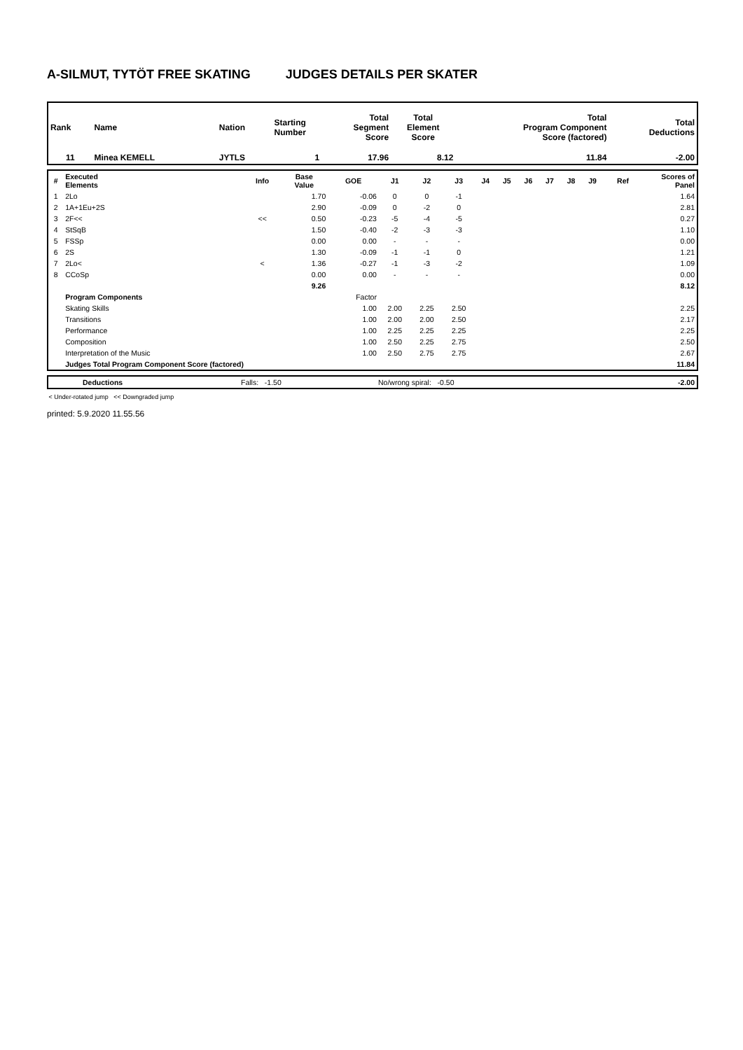A-SILMUT, TYTÖT FREE SKATING JUDGES DETAILS PER SKATER
| Rank | Name | Nation | Starting Number | Total Segment Score | Total Element Score | Total Program Component Score (factored) | Total Deductions |
| --- | --- | --- | --- | --- | --- | --- | --- |
| 11 | Minea KEMELL | JYTLS | 1 | 17.96 | 8.12 | 11.84 | -2.00 |
| # | Executed Elements | Info | Base Value | GOE | J1 | J2 | J3 | J4 | J5 | J6 | J7 | J8 | J9 | Ref | Scores of Panel |
| --- | --- | --- | --- | --- | --- | --- | --- | --- | --- | --- | --- | --- | --- | --- | --- |
| 1 | 2Lo | | 1.70 | -0.06 | 0 | 0 | -1 | | | | | | | | 1.64 |
| 2 | 1A+1Eu+2S | | 2.90 | -0.09 | 0 | -2 | 0 | | | | | | | | 2.81 |
| 3 | 2F<< | << | 0.50 | -0.23 | -5 | -4 | -5 | | | | | | | | 0.27 |
| 4 | StSqB | | 1.50 | -0.40 | -2 | -3 | -3 | | | | | | | | 1.10 |
| 5 | FSSp | | 0.00 | 0.00 | - | - | - | | | | | | | | 0.00 |
| 6 | 2S | | 1.30 | -0.09 | -1 | -1 | 0 | | | | | | | | 1.21 |
| 7 | 2Lo< | < | 1.36 | -0.27 | -1 | -3 | -2 | | | | | | | | 1.09 |
| 8 | CCoSp | | 0.00 | 0.00 | - | - | - | | | | | | | | 0.00 |
| | | | 9.26 | | | | | | | | | | | | 8.12 |
| | Program Components | | | Factor | | | | | | | | | | | |
| | Skating Skills | | | 1.00 | 2.00 | 2.25 | 2.50 | | | | | | | | 2.25 |
| | Transitions | | | 1.00 | 2.00 | 2.00 | 2.50 | | | | | | | | 2.17 |
| | Performance | | | 1.00 | 2.25 | 2.25 | 2.25 | | | | | | | | 2.25 |
| | Composition | | | 1.00 | 2.50 | 2.25 | 2.75 | | | | | | | | 2.50 |
| | Interpretation of the Music | | | 1.00 | 2.50 | 2.75 | 2.75 | | | | | | | | 2.67 |
| | Judges Total Program Component Score (factored) | | | | | | | | | | | | | | 11.84 |
| | Deductions | Falls: -1.50 | No/wrong spiral: -0.50 | -2.00 |
< Under-rotated jump << Downgraded jump
printed: 5.9.2020 11.55.56